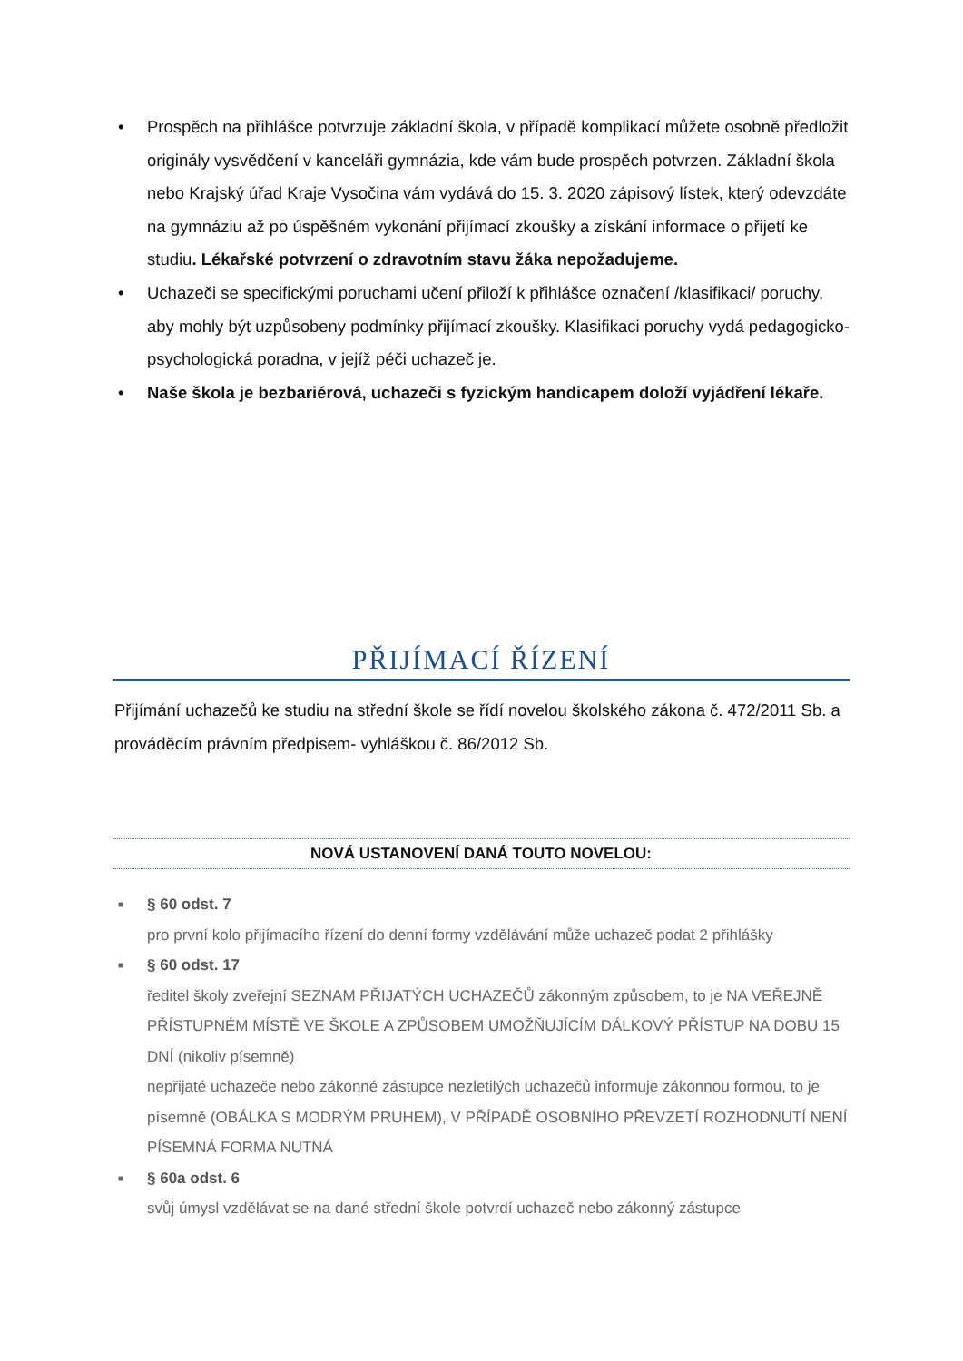• Prospěch na přihlášce potvrzuje základní škola, v případě komplikací můžete osobně předložit originály vysvědčení v kanceláři gymnázia, kde vám bude prospěch potvrzen. Základní škola nebo Krajský úřad Kraje Vysočina vám vydává do 15. 3. 2020 zápisový lístek, který odevzdáte na gymnáziu až po úspěšném vykonání přijímací zkoušky a získání informace o přijetí ke studiu. Lékařské potvrzení o zdravotním stavu žáka nepožadujeme.
• Uchazeči se specifickými poruchami učení přiloží k přihlášce označení /klasifikaci/ poruchy, aby mohly být uzpůsobeny podmínky přijímací zkoušky. Klasifikaci poruchy vydá pedagogicko-psychologická poradna, v jejíž péči uchazeč je.
• Naše škola je bezbariérová, uchazeči s fyzickým handicapem doloží vyjádření lékaře.
PŘIJÍMACÍ ŘÍZENÍ
Přijímání uchazečů ke studiu na střední škole se řídí novelou školského zákona č. 472/2011 Sb. a prováděcím právním předpisem- vyhláškou č. 86/2012 Sb.
NOVÁ USTANOVENÍ DANÁ TOUTO NOVELOU:
■ § 60 odst. 7
pro první kolo přijímacího řízení do denní formy vzdělávání může uchazeč podat 2 přihlášky
■ § 60 odst. 17
ředitel školy zveřejní SEZNAM PŘIJATÝCH UCHAZEČŮ zákonným způsobem, to je NA VEŘEJNĚ PŘÍSTUPNÉM MÍSTĚ VE ŠKOLE A ZPŮSOBEM UMOŽŇUJÍCÍM DÁLKOVÝ PŘÍSTUP NA DOBU 15 DNÍ (nikoliv písemně)
nepřijaté uchazeče nebo zákonné zástupce nezletilých uchazečů informuje zákonnou formou, to je písemně (OBÁLKA S MODRÝM PRUHEM), V PŘÍPADĚ OSOBNÍHO PŘEVZETÍ ROZHODNUTÍ NENÍ PÍSEMNÁ FORMA NUTNÁ
■ § 60a odst. 6
svůj úmysl vzdělávat se na dané střední škole potvrdí uchazeč nebo zákonný zástupce